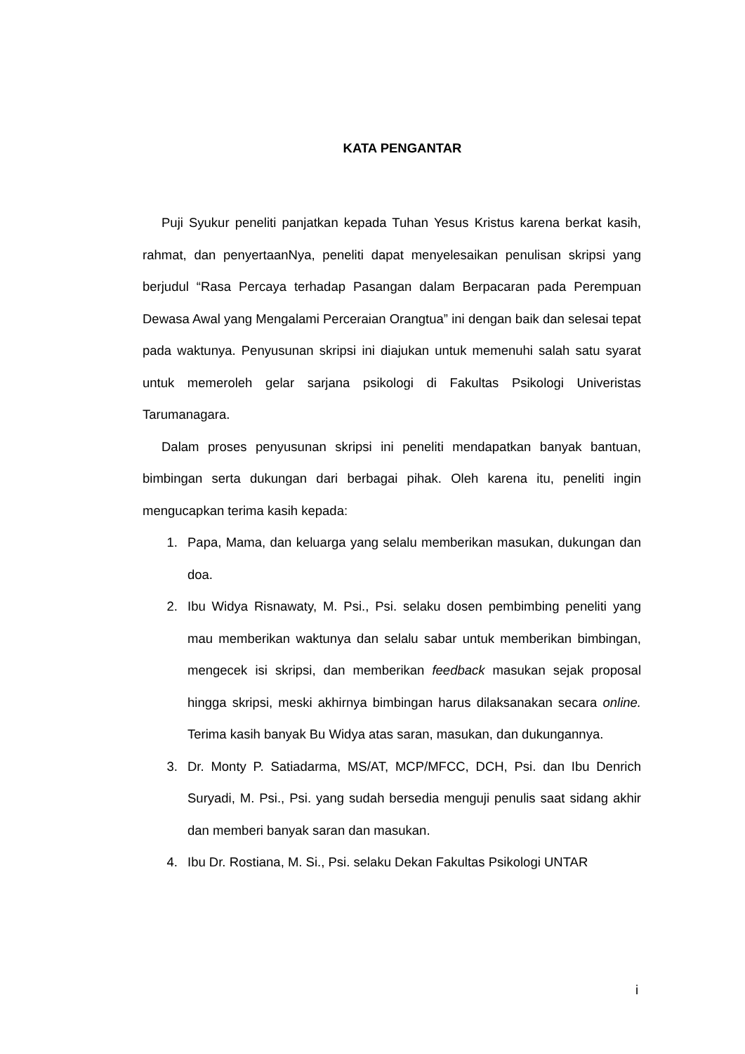KATA PENGANTAR
Puji Syukur peneliti panjatkan kepada Tuhan Yesus Kristus karena berkat kasih, rahmat, dan penyertaanNya, peneliti dapat menyelesaikan penulisan skripsi yang berjudul “Rasa Percaya terhadap Pasangan dalam Berpacaran pada Perempuan Dewasa Awal yang Mengalami Perceraian Orangtua” ini dengan baik dan selesai tepat pada waktunya. Penyusunan skripsi ini diajukan untuk memenuhi salah satu syarat untuk memeroleh gelar sarjana psikologi di Fakultas Psikologi Univeristas Tarumanagara.
Dalam proses penyusunan skripsi ini peneliti mendapatkan banyak bantuan, bimbingan serta dukungan dari berbagai pihak. Oleh karena itu, peneliti ingin mengucapkan terima kasih kepada:
1. Papa, Mama, dan keluarga yang selalu memberikan masukan, dukungan dan doa.
2. Ibu Widya Risnawaty, M. Psi., Psi. selaku dosen pembimbing peneliti yang mau memberikan waktunya dan selalu sabar untuk memberikan bimbingan, mengecek isi skripsi, dan memberikan feedback masukan sejak proposal hingga skripsi, meski akhirnya bimbingan harus dilaksanakan secara online. Terima kasih banyak Bu Widya atas saran, masukan, dan dukungannya.
3. Dr. Monty P. Satiadarma, MS/AT, MCP/MFCC, DCH, Psi. dan Ibu Denrich Suryadi, M. Psi., Psi. yang sudah bersedia menguji penulis saat sidang akhir dan memberi banyak saran dan masukan.
4. Ibu Dr. Rostiana, M. Si., Psi. selaku Dekan Fakultas Psikologi UNTAR
i